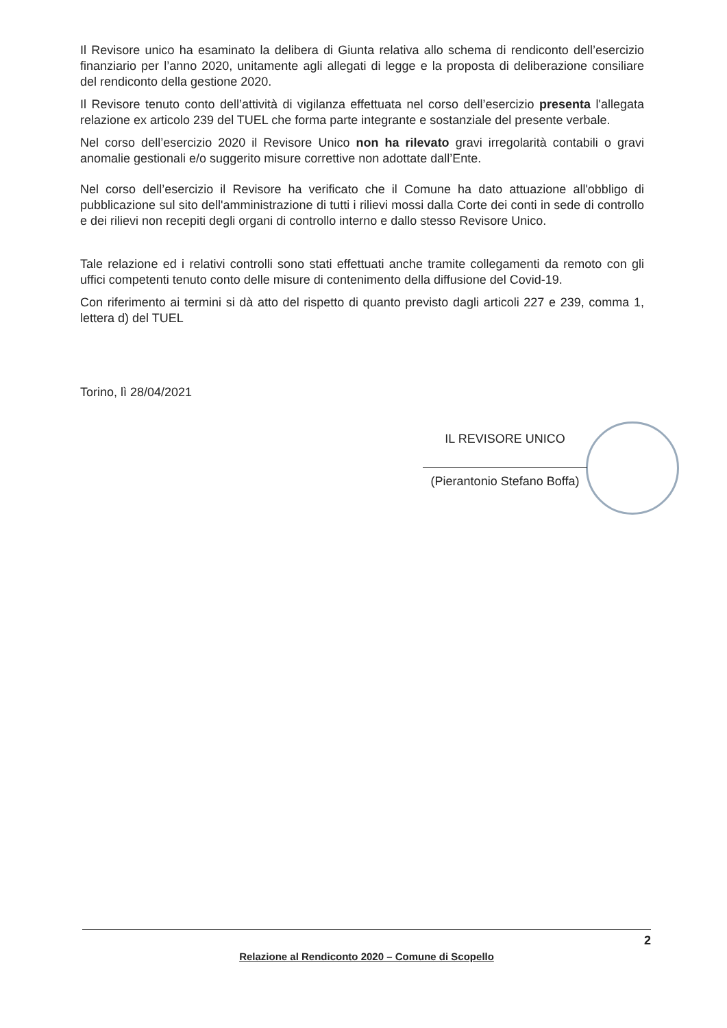Il Revisore unico ha esaminato la delibera di Giunta relativa allo schema di rendiconto dell’esercizio finanziario per l’anno 2020, unitamente agli allegati di legge e la proposta di deliberazione consiliare del rendiconto della gestione 2020.
Il Revisore tenuto conto dell’attività di vigilanza effettuata nel corso dell’esercizio presenta l'allegata relazione ex articolo 239 del TUEL che forma parte integrante e sostanziale del presente verbale.
Nel corso dell’esercizio 2020 il Revisore Unico non ha rilevato gravi irregolarità contabili o gravi anomalie gestionali e/o suggerito misure correttive non adottate dall’Ente.
Nel corso dell’esercizio il Revisore ha verificato che il Comune ha dato attuazione all'obbligo di pubblicazione sul sito dell'amministrazione di tutti i rilievi mossi dalla Corte dei conti in sede di controllo e dei rilievi non recepiti degli organi di controllo interno e dallo stesso Revisore Unico.
Tale relazione ed i relativi controlli sono stati effettuati anche tramite collegamenti da remoto con gli uffici competenti tenuto conto delle misure di contenimento della diffusione del Covid-19.
Con riferimento ai termini si dà atto del rispetto di quanto previsto dagli articoli 227 e 239, comma 1, lettera d) del TUEL
Torino, lì 28/04/2021
IL REVISORE UNICO
(Pierantonio Stefano Boffa)
2
Relazione al Rendiconto 2020 – Comune di Scopello